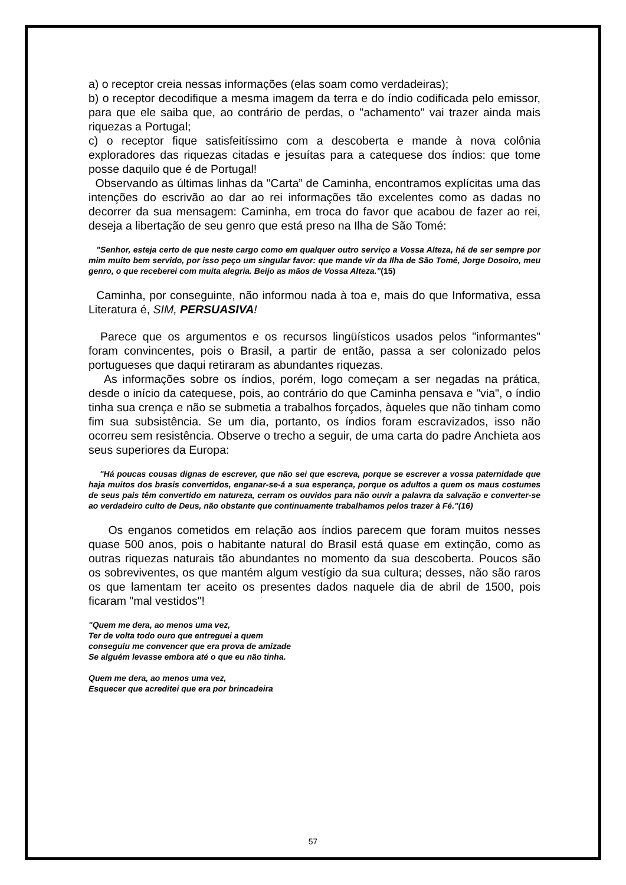a) o receptor creia nessas informações (elas soam como verdadeiras);
b) o receptor decodifique a mesma imagem da terra e do índio codificada pelo emissor, para que ele saiba que, ao contrário de perdas, o "achamento" vai trazer ainda mais riquezas a Portugal;
c) o receptor fique satisfeitíssimo com a descoberta e mande à nova colônia exploradores das riquezas citadas e jesuítas para a catequese dos índios: que tome posse daquilo que é de Portugal!
Observando as últimas linhas da "Carta” de Caminha, encontramos explícitas uma das intenções do escrivão ao dar ao rei informações tão excelentes como as dadas no decorrer da sua mensagem: Caminha, em troca do favor que acabou de fazer ao rei, deseja a libertação de seu genro que está preso na Ilha de São Tomé:
"Senhor, esteja certo de que neste cargo como em qualquer outro serviço a Vossa Alteza, há de ser sempre por mim muito bem servido, por isso peço um singular favor: que mande vir da Ilha de São Tomé, Jorge Dosoiro, meu genro, o que receberei com muita alegria. Beijo as mãos de Vossa Alteza.”(15)
Caminha, por conseguinte, não informou nada à toa e, mais do que Informativa, essa Literatura é, SIM, PERSUASIVA!
Parece que os argumentos e os recursos lingüísticos usados pelos "informantes" foram convincentes, pois o Brasil, a partir de então, passa a ser colonizado pelos portugueses que daqui retiraram as abundantes riquezas.
As informações sobre os índios, porém, logo começam a ser negadas na prática, desde o início da catequese, pois, ao contrário do que Caminha pensava e "via", o índio tinha sua crença e não se submetia a trabalhos forçados, àqueles que não tinham como fim sua subsistência. Se um dia, portanto, os índios foram escravizados, isso não ocorreu sem resistência. Observe o trecho a seguir, de uma carta do padre Anchieta aos seus superiores da Europa:
"Há poucas cousas dignas de escrever, que não sei que escreva, porque se escrever a vossa paternidade que haja muitos dos brasis convertidos, enganar-se-á a sua esperança, porque os adultos a quem os maus costumes de seus pais têm convertido em natureza, cerram os ouvidos para não ouvir a palavra da salvação e converter-se ao verdadeiro culto de Deus, não obstante que continuamente trabalhamos pelos trazer à Fé."(16)
Os enganos cometidos em relação aos índios parecem que foram muitos nesses quase 500 anos, pois o habitante natural do Brasil está quase em extinção, como as outras riquezas naturais tão abundantes no momento da sua descoberta. Poucos são os sobreviventes, os que mantém algum vestígio da sua cultura; desses, não são raros os que lamentam ter aceito os presentes dados naquele dia de abril de 1500, pois ficaram "mal vestidos"!
"Quem me dera, ao menos uma vez,
Ter de volta todo ouro que entreguei a quem
conseguiu me convencer que era prova de amizade
Se alguém levasse embora até o que eu não tinha.
Quem me dera, ao menos uma vez,
Esquecer que acreditei que era por brincadeira
57